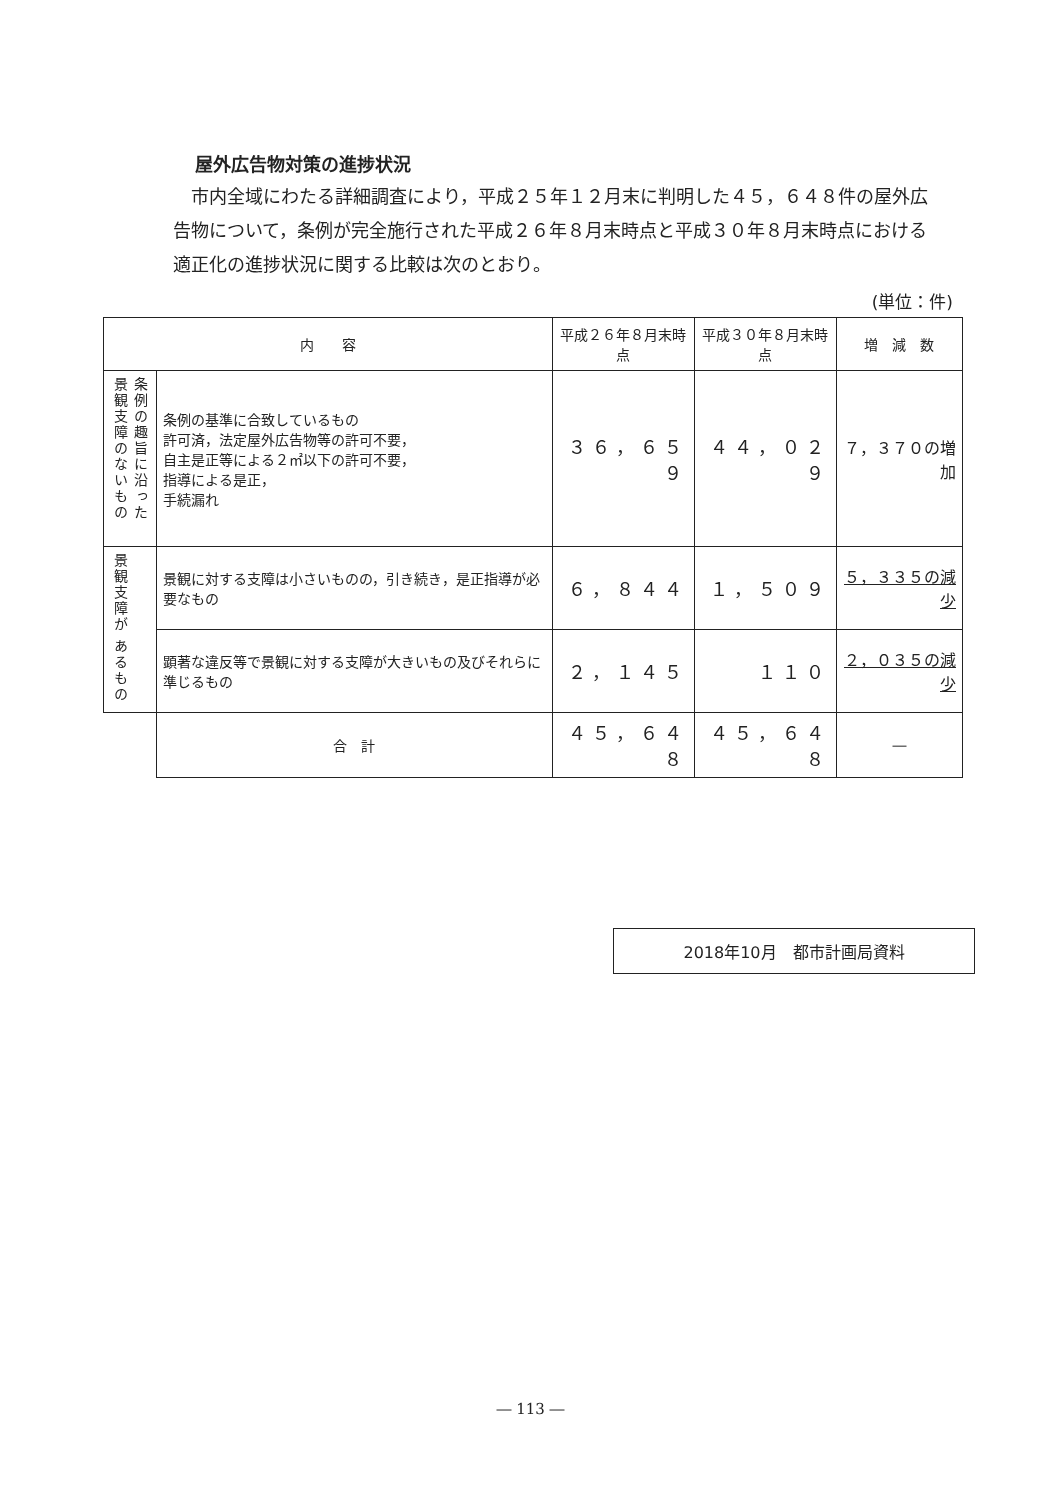屋外広告物対策の進捗状況
　市内全域にわたる詳細調査により，平成２５年１２月末に判明した４５，６４８件の屋外広告物について，条例が完全施行された平成２６年８月末時点と平成３０年８月末時点における適正化の進捗状況に関する比較は次のとおり。
(単位：件)
| 内 容 | | 平成２６年８月末時点 | 平成３０年８月末時点 | 増 減 数 |
| --- | --- | --- | --- | --- |
| 条例の趣旨に沿った 景観支障のないもの | 条例の基準に合致しているもの 許可済，法定屋外広告物等の許可不要， 自主是正等による２㎡以下の許可不要， 指導による是正， 手続漏れ | ３６，６５９ | ４４，０２９ | ７，３７０の増加 |
| 景観支障が あるもの | 景観に対する支障は小さいものの，引き続き，是正指導が必要なもの | ６，８４４ | １，５０９ | ５，３３５の減少 |
| | 顕著な違反等で景観に対する支障が大きいもの及びそれらに準じるもの | ２，１４５ | １１０ | ２，０３５の減少 |
| | 合 計 | ４５，６４８ | ４５，６４８ | ― |
2018年10月　都市計画局資料
― 113 ―